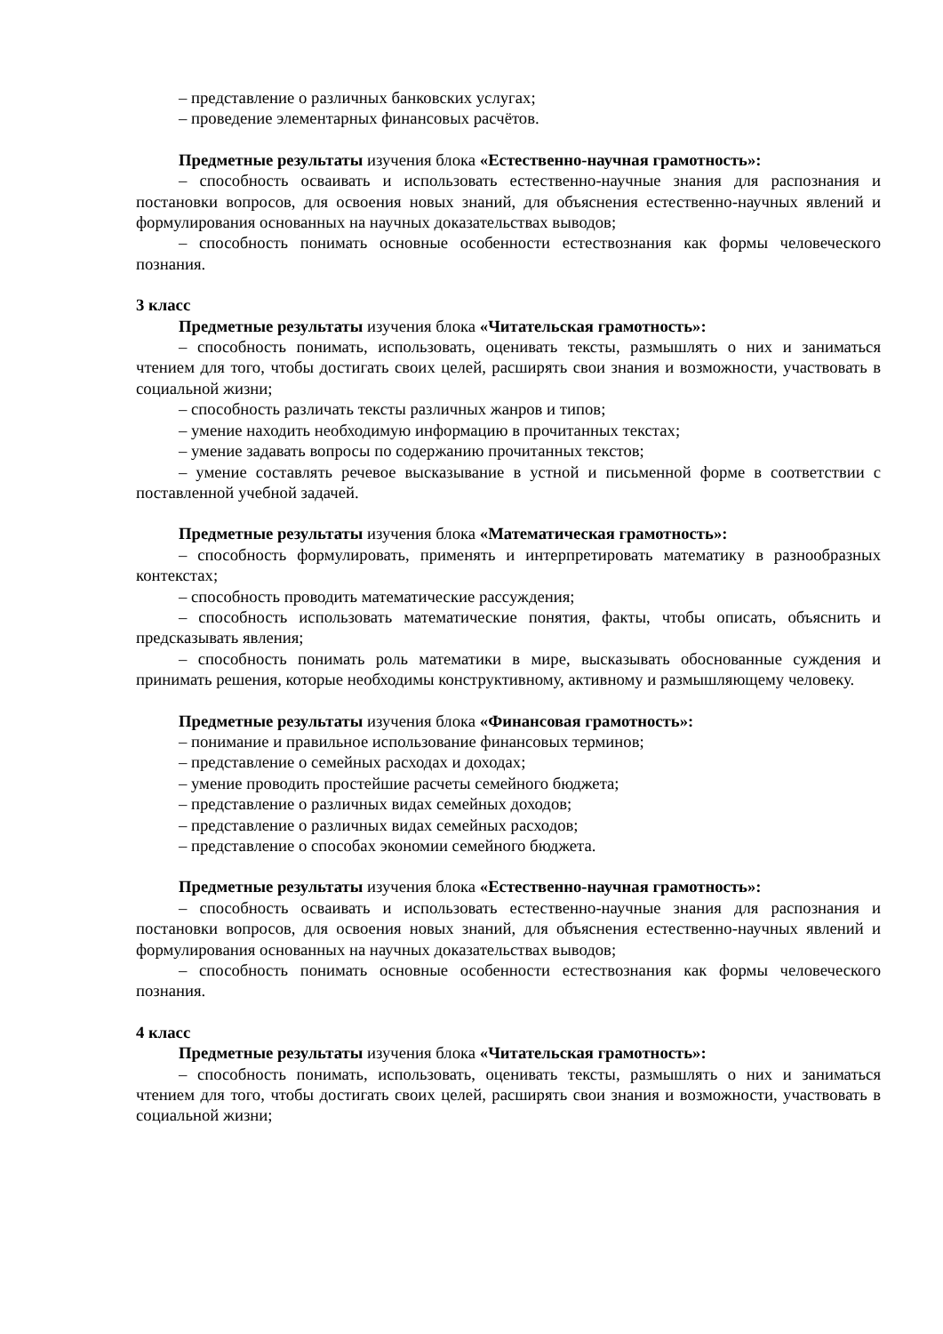– представление о различных банковских услугах;
– проведение элементарных финансовых расчётов.
Предметные результаты изучения блока «Естественно-научная грамотность»:
– способность осваивать и использовать естественно-научные знания для распознания и постановки вопросов, для освоения новых знаний, для объяснения естественно-научных явлений и формулирования основанных на научных доказательствах выводов;
– способность понимать основные особенности естествознания как формы человеческого познания.
3 класс
Предметные результаты изучения блока «Читательская грамотность»:
– способность понимать, использовать, оценивать тексты, размышлять о них и заниматься чтением для того, чтобы достигать своих целей, расширять свои знания и возможности, участвовать в социальной жизни;
– способность различать тексты различных жанров и типов;
– умение находить необходимую информацию в прочитанных текстах;
– умение задавать вопросы по содержанию прочитанных текстов;
– умение составлять речевое высказывание в устной и письменной форме в соответствии с поставленной учебной задачей.
Предметные результаты изучения блока «Математическая грамотность»:
– способность формулировать, применять и интерпретировать математику в разнообразных контекстах;
– способность проводить математические рассуждения;
– способность использовать математические понятия, факты, чтобы описать, объяснить и предсказывать явления;
– способность понимать роль математики в мире, высказывать обоснованные суждения и принимать решения, которые необходимы конструктивному, активному и размышляющему человеку.
Предметные результаты изучения блока «Финансовая грамотность»:
– понимание и правильное использование финансовых терминов;
– представление о семейных расходах и доходах;
– умение проводить простейшие расчеты семейного бюджета;
– представление о различных видах семейных доходов;
– представление о различных видах семейных расходов;
– представление о способах экономии семейного бюджета.
Предметные результаты изучения блока «Естественно-научная грамотность»:
– способность осваивать и использовать естественно-научные знания для распознания и постановки вопросов, для освоения новых знаний, для объяснения естественно-научных явлений и формулирования основанных на научных доказательствах выводов;
– способность понимать основные особенности естествознания как формы человеческого познания.
4 класс
Предметные результаты изучения блока «Читательская грамотность»:
– способность понимать, использовать, оценивать тексты, размышлять о них и заниматься чтением для того, чтобы достигать своих целей, расширять свои знания и возможности, участвовать в социальной жизни;